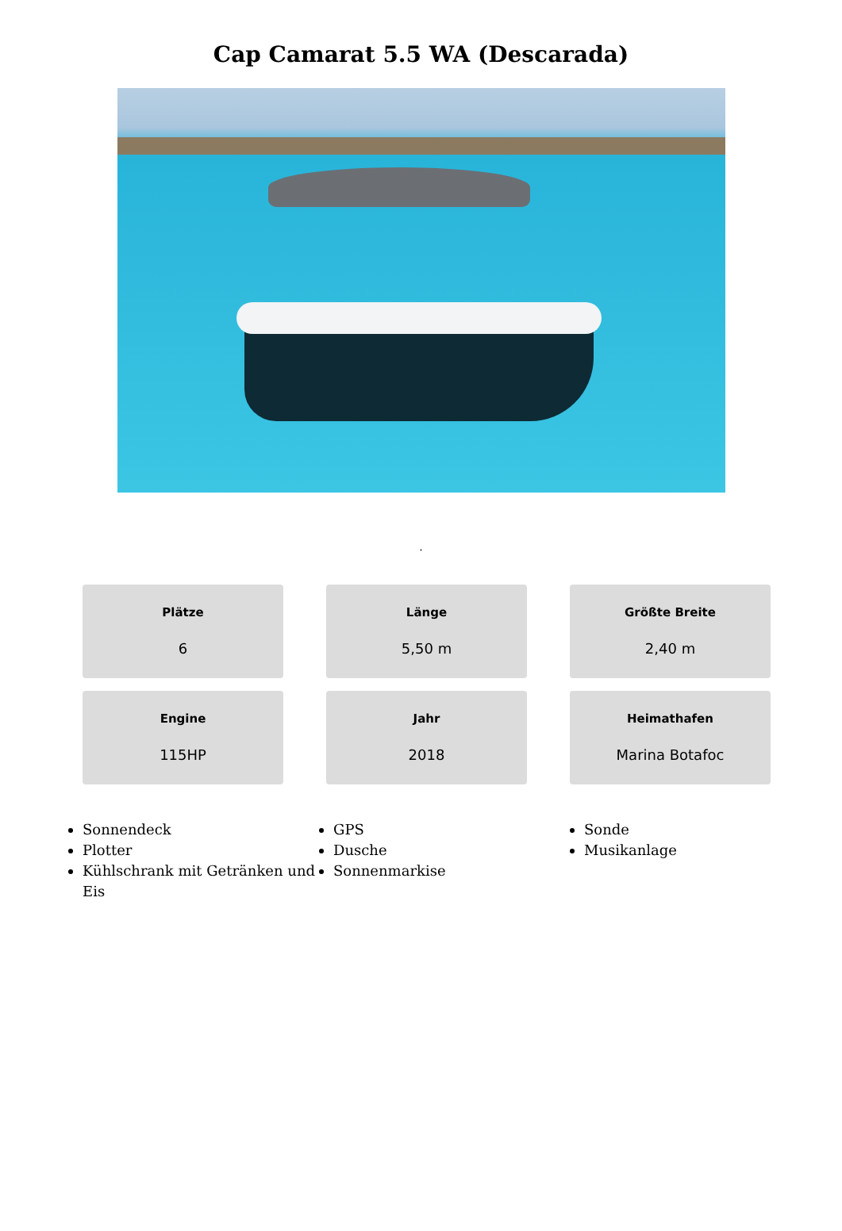Cap Camarat 5.5 WA (Descarada)
.
Plätze
6
Länge
5,50 m
Größte Breite
2,40 m
Engine
115HP
Jahr
2018
Heimathafen
Marina Botafoc
Sonnendeck
Plotter
Kühlschrank mit Getränken und Eis
GPS
Dusche
Sonnenmarkise
Sonde
Musikanlage